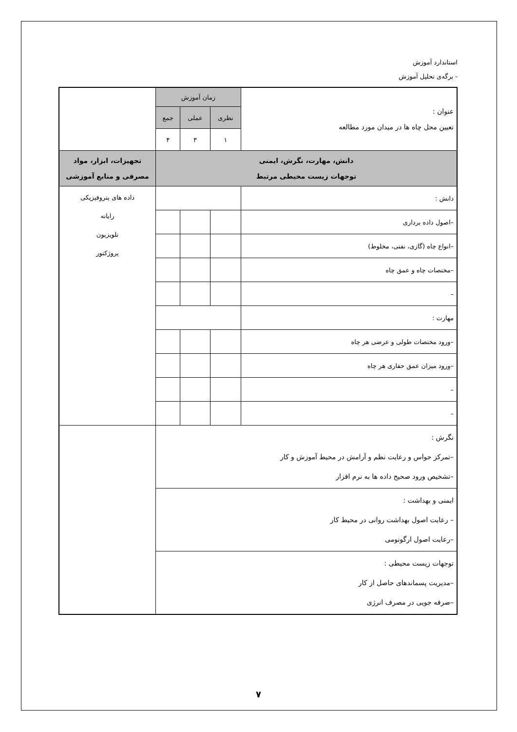استاندارد آموزش
- برگه‌ی تحلیل آموزش
| عنوان : تعیین محل چاه ها در میدان مورد مطالعه | زمان آموزش | | | |
| | نظری | عملی | جمع | |
| | ۱ | ۳ | ۴ | |
| دانش، مهارت، نگرش، ایمنی توجهات زیست محیطی مرتبط | | | | تجهیزات، ابزار، مواد مصرفی و منابع آموزشی |
| دانش : | | | | داده های پتروفیزیکی رایانه تلویزیون پروژکتور |
| –اصول داده برداری | | | | |
| –انواع چاه (گازی، نفتی، مخلوط) | | | | |
| –مختصات چاه و عمق چاه | | | | |
| – | | | | |
| مهارت : | | | | |
| –ورود مختصات طولی و عرضی هر چاه | | | | |
| –ورود میزان عمق حفاری هر چاه | | | | |
| – | | | | |
| – | | | | |
| نگرش : –تمرکز حواس و رعایت نظم و آرامش در محیط آموزش و کار –تشخیص ورود صحیح داده ها به نرم افزار | | | | |
| ایمنی و بهداشت : – رعایت اصول بهداشت روانی در محیط کار –رعایت اصول ارگونومی | | | | |
| توجهات زیست محیطی : –مدیریت پسماندهای حاصل از کار –صرفه جویی در مصرف انرژی | | | | |
۷